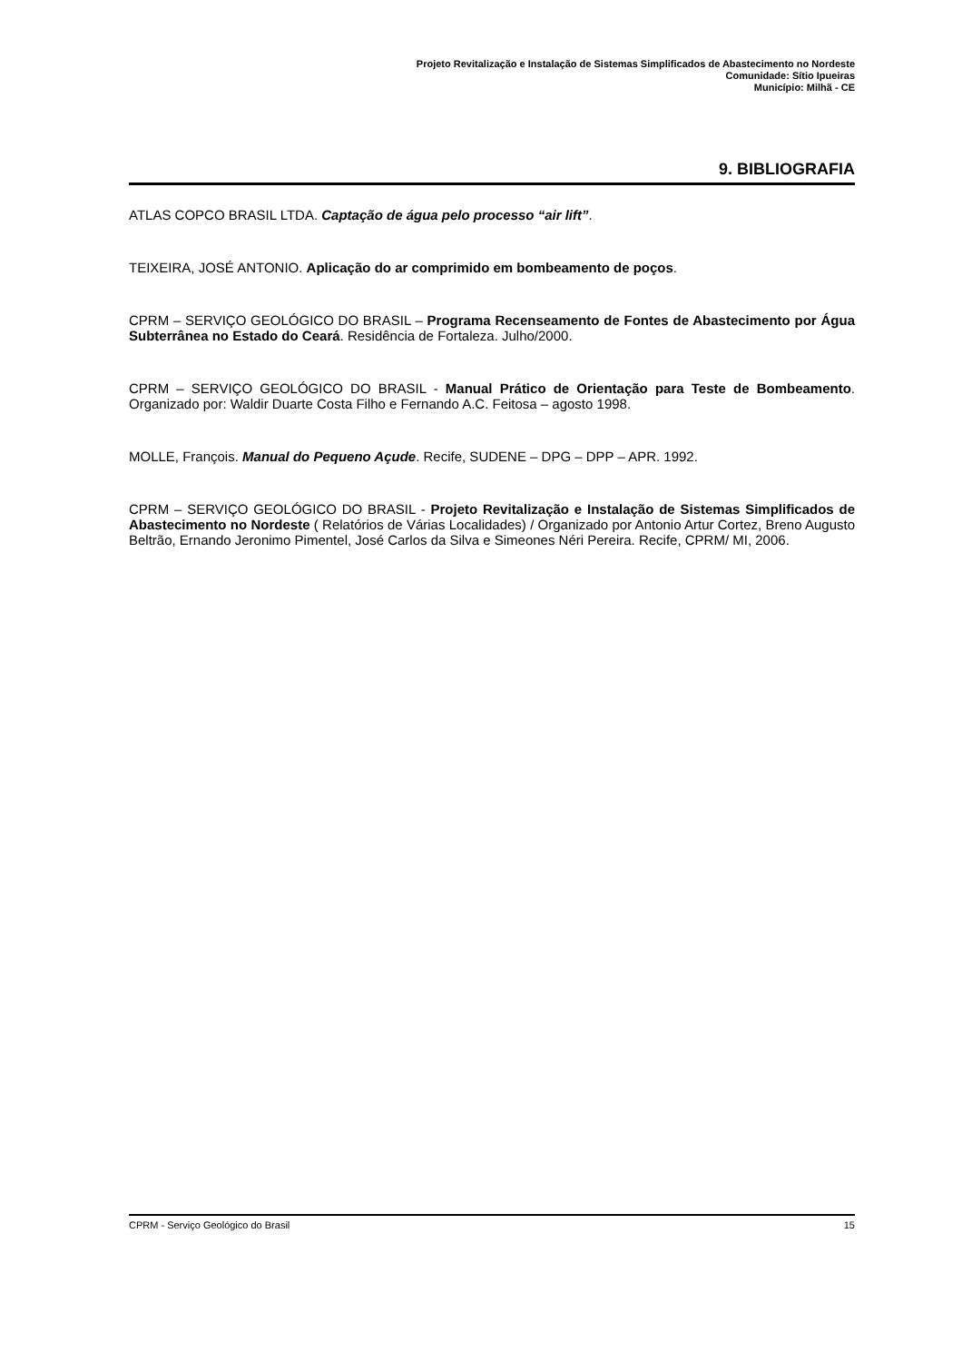Projeto Revitalização e Instalação de Sistemas Simplificados de Abastecimento no Nordeste
Comunidade: Sítio Ipueiras
Município: Milhã - CE
9. BIBLIOGRAFIA
ATLAS COPCO BRASIL LTDA. Captação de água pelo processo “air lift”.
TEIXEIRA, JOSÉ ANTONIO. Aplicação do ar comprimido em bombeamento de poços.
CPRM – SERVIÇO GEOLÓGICO DO BRASIL – Programa Recenseamento de Fontes de Abastecimento por Água Subterrânea no Estado do Ceará. Residência de Fortaleza. Julho/2000.
CPRM – SERVIÇO GEOLÓGICO DO BRASIL - Manual Prático de Orientação para Teste de Bombeamento. Organizado por: Waldir Duarte Costa Filho e Fernando A.C. Feitosa – agosto 1998.
MOLLE, François. Manual do Pequeno Açude. Recife, SUDENE – DPG – DPP – APR. 1992.
CPRM – SERVIÇO GEOLÓGICO DO BRASIL - Projeto Revitalização e Instalação de Sistemas Simplificados de Abastecimento no Nordeste ( Relatórios de Várias Localidades) / Organizado por Antonio Artur Cortez, Breno Augusto Beltrão, Ernando Jeronimo Pimentel, José Carlos da Silva e Simeones Néri Pereira. Recife, CPRM/ MI, 2006.
CPRM - Serviço Geológico do Brasil 15